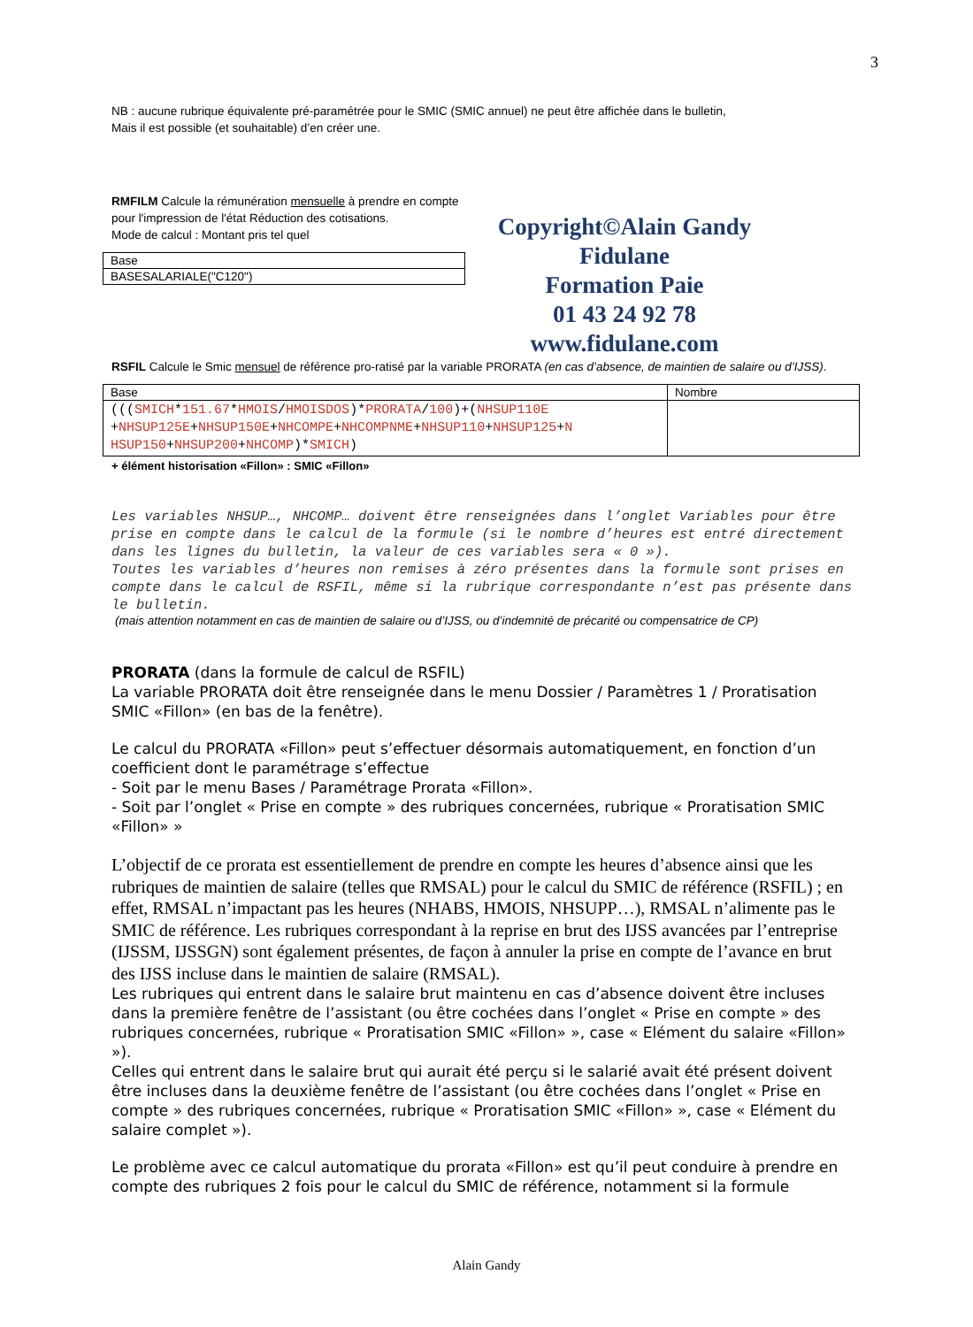3
NB : aucune rubrique équivalente pré-paramétrée pour le SMIC (SMIC annuel) ne peut être affichée dans le bulletin,
Mais il est possible (et souhaitable) d’en créer une.
RMFILM Calcule la rémunération mensuelle à prendre en compte pour l'impression de l'état Réduction des cotisations.
Mode de calcul : Montant pris tel quel
| Base |
| BASESALARIALE("C120") |
Copyright©Alain Gandy
Fidulane
Formation Paie
01 43 24 92 78
www.fidulane.com
RSFIL Calcule le Smic mensuel de référence pro-ratisé par la variable PRORATA (en cas d’absence, de maintien de salaire ou d’IJSS).
| Base | Nombre |
| ((( SMICH * 151.67 * HMOIS / HMOISDOS )* PRORATA / 100 )+( NHSUP110E + NHSUP125E + NHSUP150E + NHCOMPE + NHCOMPNME + NHSUP110 + NHSUP125 + N HSUP150 + NHSUP200 + NHCOMP )* SMICH ) | |
+ élément historisation «Fillon» : SMIC «Fillon»
Les variables NHSUP…, NHCOMP… doivent être renseignées dans l’onglet Variables pour être prise en compte dans le calcul de la formule (si le nombre d’heures est entré directement dans les lignes du bulletin, la valeur de ces variables sera « 0 »).
Toutes les variables d’heures non remises à zéro présentes dans la formule sont prises en compte dans le calcul de RSFIL, même si la rubrique correspondante n’est pas présente dans le bulletin.
(mais attention notamment en cas de maintien de salaire ou d’IJSS, ou d’indemnité de précarité ou compensatrice de CP)
PRORATA (dans la formule de calcul de RSFIL)
La variable PRORATA doit être renseignée dans le menu Dossier / Paramètres 1 / Proratisation SMIC «Fillon» (en bas de la fenêtre).
Le calcul du PRORATA «Fillon» peut s’effectuer désormais automatiquement, en fonction d’un coefficient dont le paramétrage s’effectue
- Soit par le menu Bases / Paramétrage Prorata «Fillon».
- Soit par l’onglet « Prise en compte » des rubriques concernées, rubrique « Proratisation SMIC «Fillon» »
L’objectif de ce prorata est essentiellement de prendre en compte les heures d’absence ainsi que les rubriques de maintien de salaire (telles que RMSAL) pour le calcul du SMIC de référence (RSFIL) ; en effet, RMSAL n’impactant pas les heures (NHABS, HMOIS, NHSUPP…), RMSAL n’alimente pas le SMIC de référence. Les rubriques correspondant à la reprise en brut des IJSS avancées par l’entreprise (IJSSM, IJSSGN) sont également présentes, de façon à annuler la prise en compte de l’avance en brut des IJSS incluse dans le maintien de salaire (RMSAL).
Les rubriques qui entrent dans le salaire brut maintenu en cas d’absence doivent être incluses dans la première fenêtre de l’assistant (ou être cochées dans l’onglet « Prise en compte » des rubriques concernées, rubrique « Proratisation SMIC «Fillon» », case « Elément du salaire «Fillon» »).
Celles qui entrent dans le salaire brut qui aurait été perçu si le salarié avait été présent doivent être incluses dans la deuxième fenêtre de l’assistant (ou être cochées dans l’onglet « Prise en compte » des rubriques concernées, rubrique « Proratisation SMIC «Fillon» », case « Elément du salaire complet »).
Le problème avec ce calcul automatique du prorata «Fillon» est qu’il peut conduire à prendre en compte des rubriques 2 fois pour le calcul du SMIC de référence, notamment si la formule
Alain Gandy